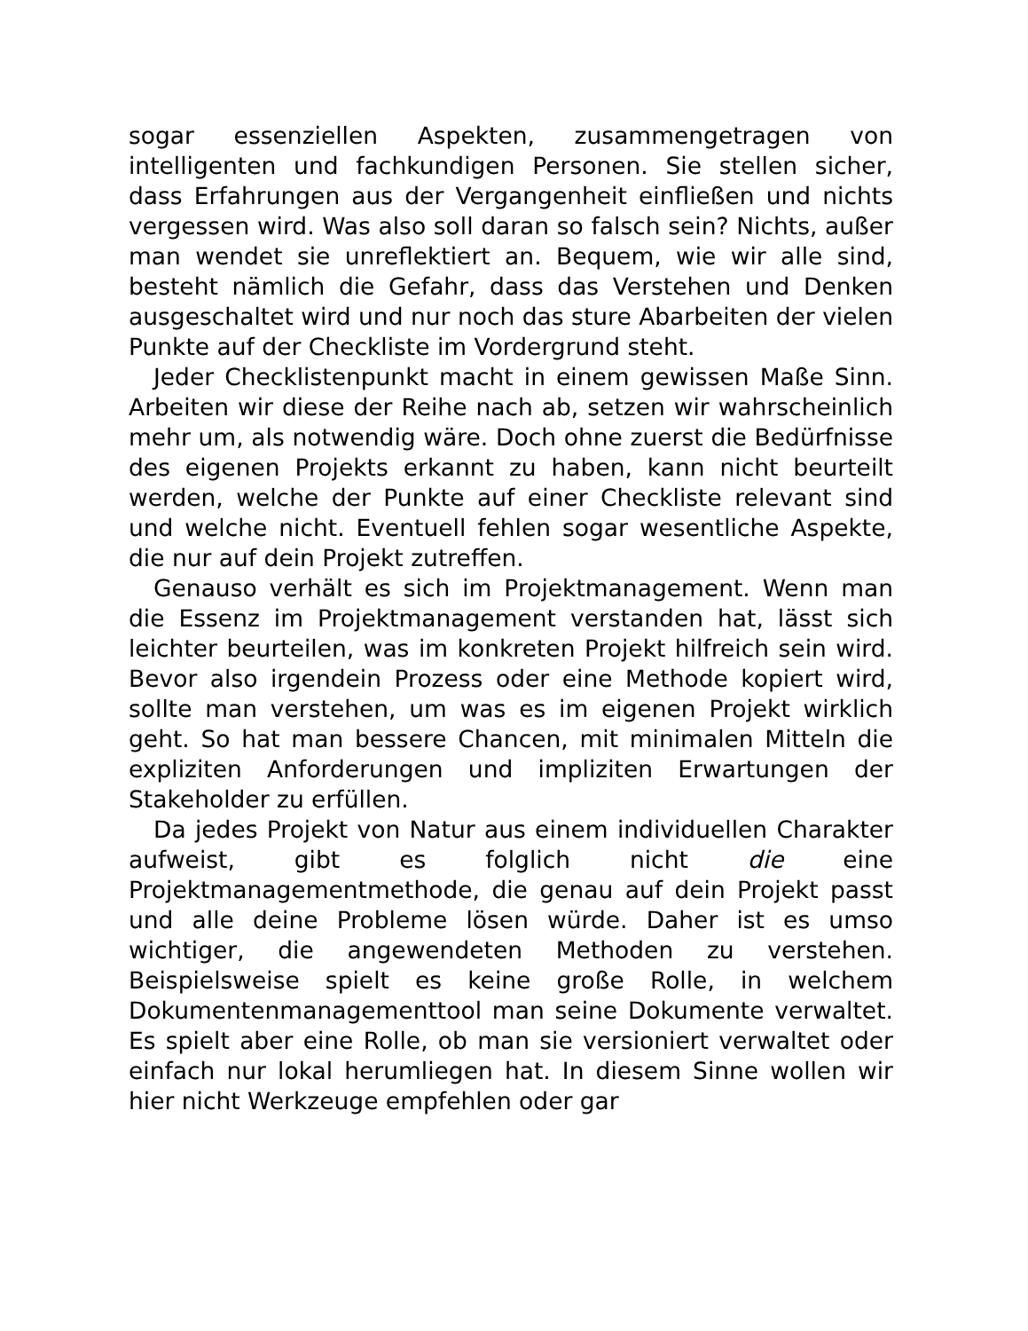sogar essenziellen Aspekten, zusammengetragen von intelligenten und fachkundigen Personen. Sie stellen sicher, dass Erfahrungen aus der Vergangenheit einfließen und nichts vergessen wird. Was also soll daran so falsch sein? Nichts, außer man wendet sie unreflektiert an. Bequem, wie wir alle sind, besteht nämlich die Gefahr, dass das Verstehen und Denken ausgeschaltet wird und nur noch das sture Abarbeiten der vielen Punkte auf der Checkliste im Vordergrund steht.
Jeder Checklistenpunkt macht in einem gewissen Maße Sinn. Arbeiten wir diese der Reihe nach ab, setzen wir wahrscheinlich mehr um, als notwendig wäre. Doch ohne zuerst die Bedürfnisse des eigenen Projekts erkannt zu haben, kann nicht beurteilt werden, welche der Punkte auf einer Checkliste relevant sind und welche nicht. Eventuell fehlen sogar wesentliche Aspekte, die nur auf dein Projekt zutreffen.
Genauso verhält es sich im Projektmanagement. Wenn man die Essenz im Projektmanagement verstanden hat, lässt sich leichter beurteilen, was im konkreten Projekt hilfreich sein wird. Bevor also irgendein Prozess oder eine Methode kopiert wird, sollte man verstehen, um was es im eigenen Projekt wirklich geht. So hat man bessere Chancen, mit minimalen Mitteln die expliziten Anforderungen und impliziten Erwartungen der Stakeholder zu erfüllen.
Da jedes Projekt von Natur aus einem individuellen Charakter aufweist, gibt es folglich nicht die eine Projektmanagementmethode, die genau auf dein Projekt passt und alle deine Probleme lösen würde. Daher ist es umso wichtiger, die angewendeten Methoden zu verstehen. Beispielsweise spielt es keine große Rolle, in welchem Dokumentenmanagementtool man seine Dokumente verwaltet. Es spielt aber eine Rolle, ob man sie versioniert verwaltet oder einfach nur lokal herumliegen hat. In diesem Sinne wollen wir hier nicht Werkzeuge empfehlen oder gar